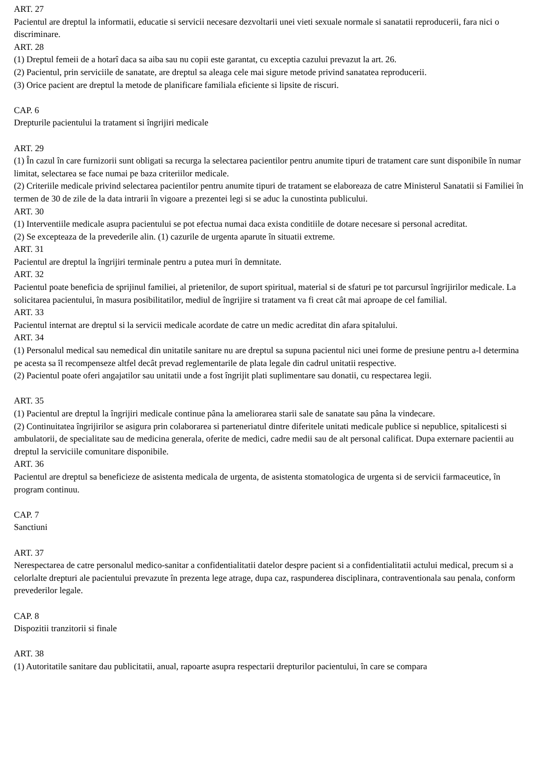ART. 27
Pacientul are dreptul la informatii, educatie si servicii necesare dezvoltarii unei vieti sexuale normale si sanatatii reproducerii, fara nici o discriminare.
ART. 28
(1) Dreptul femeii de a hotarî daca sa aiba sau nu copii este garantat, cu exceptia cazului prevazut la art. 26.
(2) Pacientul, prin serviciile de sanatate, are dreptul sa aleaga cele mai sigure metode privind sanatatea reproducerii.
(3) Orice pacient are dreptul la metode de planificare familiala eficiente si lipsite de riscuri.
CAP. 6
Drepturile pacientului la tratament si îngrijiri medicale
ART. 29
(1) În cazul în care furnizorii sunt obligati sa recurga la selectarea pacientilor pentru anumite tipuri de tratament care sunt disponibile în numar limitat, selectarea se face numai pe baza criteriilor medicale.
(2) Criteriile medicale privind selectarea pacientilor pentru anumite tipuri de tratament se elaboreaza de catre Ministerul Sanatatii si Familiei în termen de 30 de zile de la data intrarii în vigoare a prezentei legi si se aduc la cunostinta publicului.
ART. 30
(1) Interventiile medicale asupra pacientului se pot efectua numai daca exista conditiile de dotare necesare si personal acreditat.
(2) Se excepteaza de la prevederile alin. (1) cazurile de urgenta aparute în situatii extreme.
ART. 31
Pacientul are dreptul la îngrijiri terminale pentru a putea muri în demnitate.
ART. 32
Pacientul poate beneficia de sprijinul familiei, al prietenilor, de suport spiritual, material si de sfaturi pe tot parcursul îngrijirilor medicale. La solicitarea pacientului, în masura posibilitatilor, mediul de îngrijire si tratament va fi creat cât mai aproape de cel familial.
ART. 33
Pacientul internat are dreptul si la servicii medicale acordate de catre un medic acreditat din afara spitalului.
ART. 34
(1) Personalul medical sau nemedical din unitatile sanitare nu are dreptul sa supuna pacientul nici unei forme de presiune pentru a-l determina pe acesta sa îl recompenseze altfel decât prevad reglementarile de plata legale din cadrul unitatii respective.
(2) Pacientul poate oferi angajatilor sau unitatii unde a fost îngrijit plati suplimentare sau donatii, cu respectarea legii.
ART. 35
(1) Pacientul are dreptul la îngrijiri medicale continue pâna la ameliorarea starii sale de sanatate sau pâna la vindecare.
(2) Continuitatea îngrijirilor se asigura prin colaborarea si parteneriatul dintre diferitele unitati medicale publice si nepublice, spitalicesti si ambulatorii, de specialitate sau de medicina generala, oferite de medici, cadre medii sau de alt personal calificat. Dupa externare pacientii au dreptul la serviciile comunitare disponibile.
ART. 36
Pacientul are dreptul sa beneficieze de asistenta medicala de urgenta, de asistenta stomatologica de urgenta si de servicii farmaceutice, în program continuu.
CAP. 7
Sanctiuni
ART. 37
Nerespectarea de catre personalul medico-sanitar a confidentialitatii datelor despre pacient si a confidentialitatii actului medical, precum si a celorlalte drepturi ale pacientului prevazute în prezenta lege atrage, dupa caz, raspunderea disciplinara, contraventionala sau penala, conform prevederilor legale.
CAP. 8
Dispozitii tranzitorii si finale
ART. 38
(1) Autoritatile sanitare dau publicitatii, anual, rapoarte asupra respectarii drepturilor pacientului, în care se compara